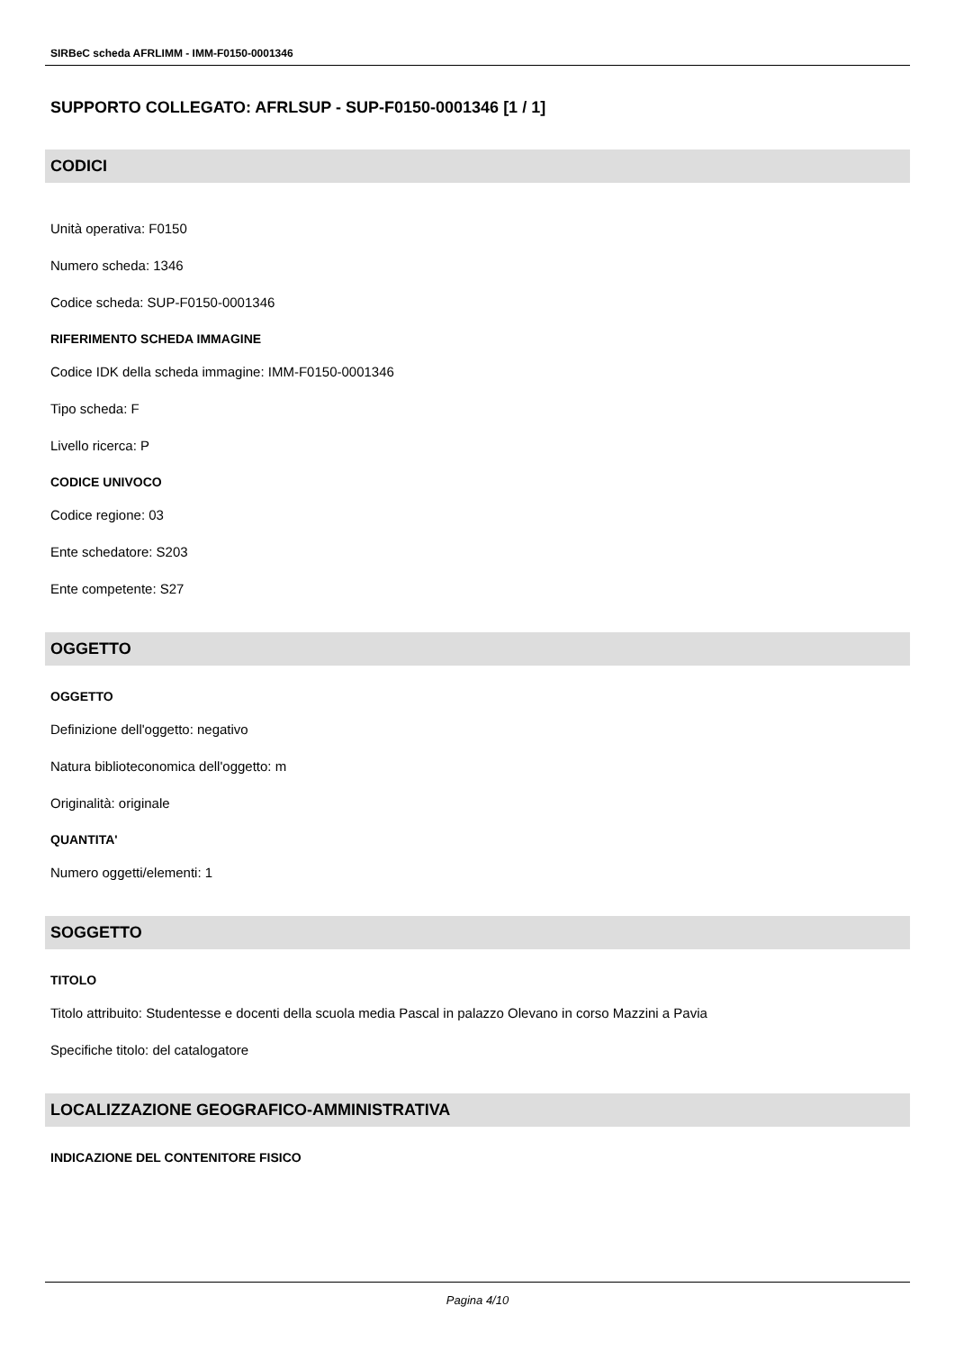SIRBeC scheda AFRLIMM - IMM-F0150-0001346
SUPPORTO COLLEGATO: AFRLSUP - SUP-F0150-0001346 [1 / 1]
CODICI
Unità operativa: F0150
Numero scheda: 1346
Codice scheda: SUP-F0150-0001346
RIFERIMENTO SCHEDA IMMAGINE
Codice IDK della scheda immagine: IMM-F0150-0001346
Tipo scheda: F
Livello ricerca: P
CODICE UNIVOCO
Codice regione: 03
Ente schedatore: S203
Ente competente: S27
OGGETTO
OGGETTO
Definizione dell'oggetto: negativo
Natura biblioteconomica dell'oggetto: m
Originalità: originale
QUANTITA'
Numero oggetti/elementi: 1
SOGGETTO
TITOLO
Titolo attribuito: Studentesse e docenti della scuola media Pascal in palazzo Olevano in corso Mazzini a Pavia
Specifiche titolo: del catalogatore
LOCALIZZAZIONE GEOGRAFICO-AMMINISTRATIVA
INDICAZIONE DEL CONTENITORE FISICO
Pagina 4/10